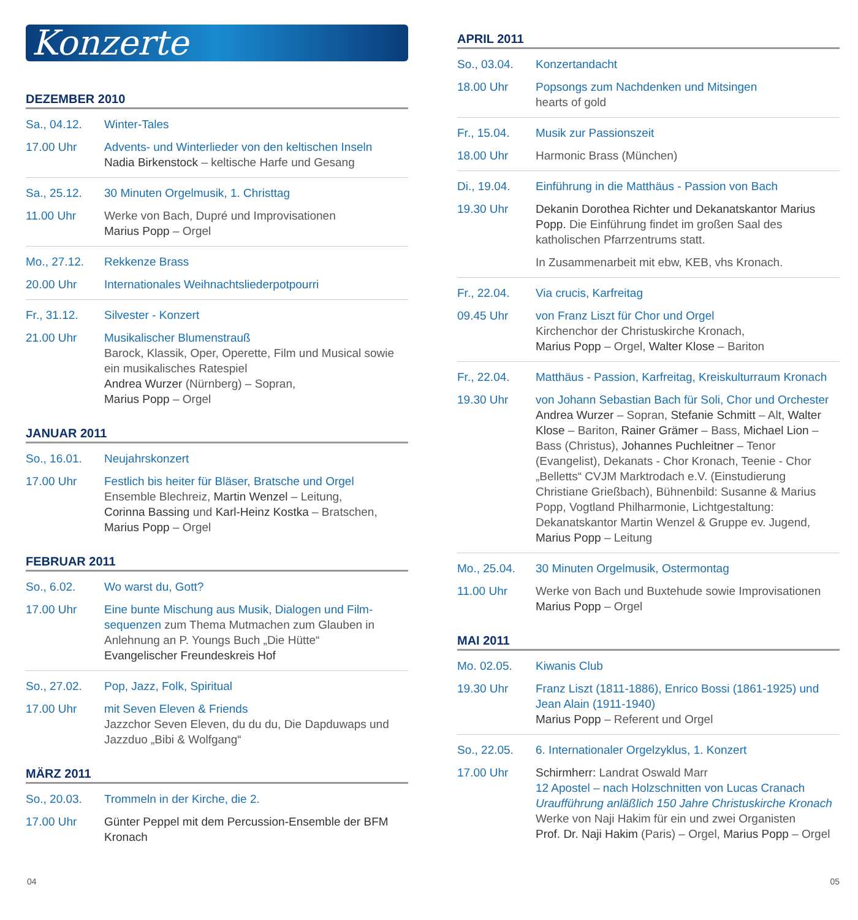Konzerte
DEZEMBER 2010
Sa., 04.12.
17.00 Uhr
Winter-Tales
Advents- und Winterlieder von den keltischen Inseln
Nadia Birkenstock – keltische Harfe und Gesang
Sa., 25.12.
11.00 Uhr
30 Minuten Orgelmusik, 1. Christtag
Werke von Bach, Dupré und Improvisationen
Marius Popp – Orgel
Mo., 27.12.
20.00 Uhr
Rekkenze Brass
Internationales Weihnachtsliederpotpourri
Fr., 31.12.
21.00 Uhr
Silvester - Konzert
Musikalischer Blumenstrauß
Barock, Klassik, Oper, Operette, Film und Musical sowie ein musikalisches Ratespiel
Andrea Wurzer (Nürnberg) – Sopran,
Marius Popp – Orgel
JANUAR 2011
So., 16.01.
17.00 Uhr
Neujahrskonzert
Festlich bis heiter für Bläser, Bratsche und Orgel
Ensemble Blechreiz, Martin Wenzel – Leitung,
Corinna Bassing und Karl-Heinz Kostka – Bratschen,
Marius Popp – Orgel
FEBRUAR 2011
So., 6.02.
17.00 Uhr
Wo warst du, Gott?
Eine bunte Mischung aus Musik, Dialogen und Film-sequenzen zum Thema Mutmachen zum Glauben in Anlehnung an P. Youngs Buch „Die Hütte“
Evangelischer Freundeskreis Hof
So., 27.02.
17.00 Uhr
Pop, Jazz, Folk, Spiritual
mit Seven Eleven & Friends
Jazzchor Seven Eleven, du du du, Die Dapduwaps und Jazzduo „Bibi & Wolfgang“
MÄRZ 2011
So., 20.03.
17.00 Uhr
Trommeln in der Kirche, die 2.
Günter Peppel mit dem Percussion-Ensemble der BFM Kronach
APRIL 2011
So., 03.04.
18.00 Uhr
Konzertandacht
Popsongs zum Nachdenken und Mitsingen
hearts of gold
Fr., 15.04.
18.00 Uhr
Musik zur Passionszeit
Harmonic Brass (München)
Di., 19.04.
19.30 Uhr
Einführung in die Matthäus - Passion von Bach
Dekanin Dorothea Richter und Dekanatskantor Marius Popp. Die Einführung findet im großen Saal des katholischen Pfarrzentrums statt.
In Zusammenarbeit mit ebw, KEB, vhs Kronach.
Fr., 22.04.
09.45 Uhr
Via crucis, Karfreitag
von Franz Liszt für Chor und Orgel
Kirchenchor der Christuskirche Kronach,
Marius Popp – Orgel, Walter Klose – Bariton
Fr., 22.04.
19.30 Uhr
Matthäus - Passion, Karfreitag, Kreiskulturraum Kronach
von Johann Sebastian Bach für Soli, Chor und Orchester
Andrea Wurzer – Sopran, Stefanie Schmitt – Alt, Walter Klose – Bariton, Rainer Grämer – Bass, Michael Lion – Bass (Christus), Johannes Puchleitner – Tenor (Evangelist), Dekanats - Chor Kronach, Teenie - Chor „Belletts“ CVJM Marktrodach e.V. (Einstudierung Christiane Grießbach), Bühnenbild: Susanne & Marius Popp, Vogtland Philharmonie, Lichtgestaltung: Dekanatskantor Martin Wenzel & Gruppe ev. Jugend, Marius Popp – Leitung
Mo., 25.04.
11.00 Uhr
30 Minuten Orgelmusik, Ostermontag
Werke von Bach und Buxtehude sowie Improvisationen
Marius Popp – Orgel
MAI 2011
Mo. 02.05.
19.30 Uhr
Kiwanis Club
Franz Liszt (1811-1886), Enrico Bossi (1861-1925) und Jean Alain (1911-1940)
Marius Popp – Referent und Orgel
So., 22.05.
17.00 Uhr
6. Internationaler Orgelzyklus, 1. Konzert
Schirmherr: Landrat Oswald Marr
12 Apostel – nach Holzschnitten von Lucas Cranach
Uraufführung anläßlich 150 Jahre Christuskirche Kronach
Werke von Naji Hakim für ein und zwei Organisten
Prof. Dr. Naji Hakim (Paris) – Orgel, Marius Popp – Orgel
04 05